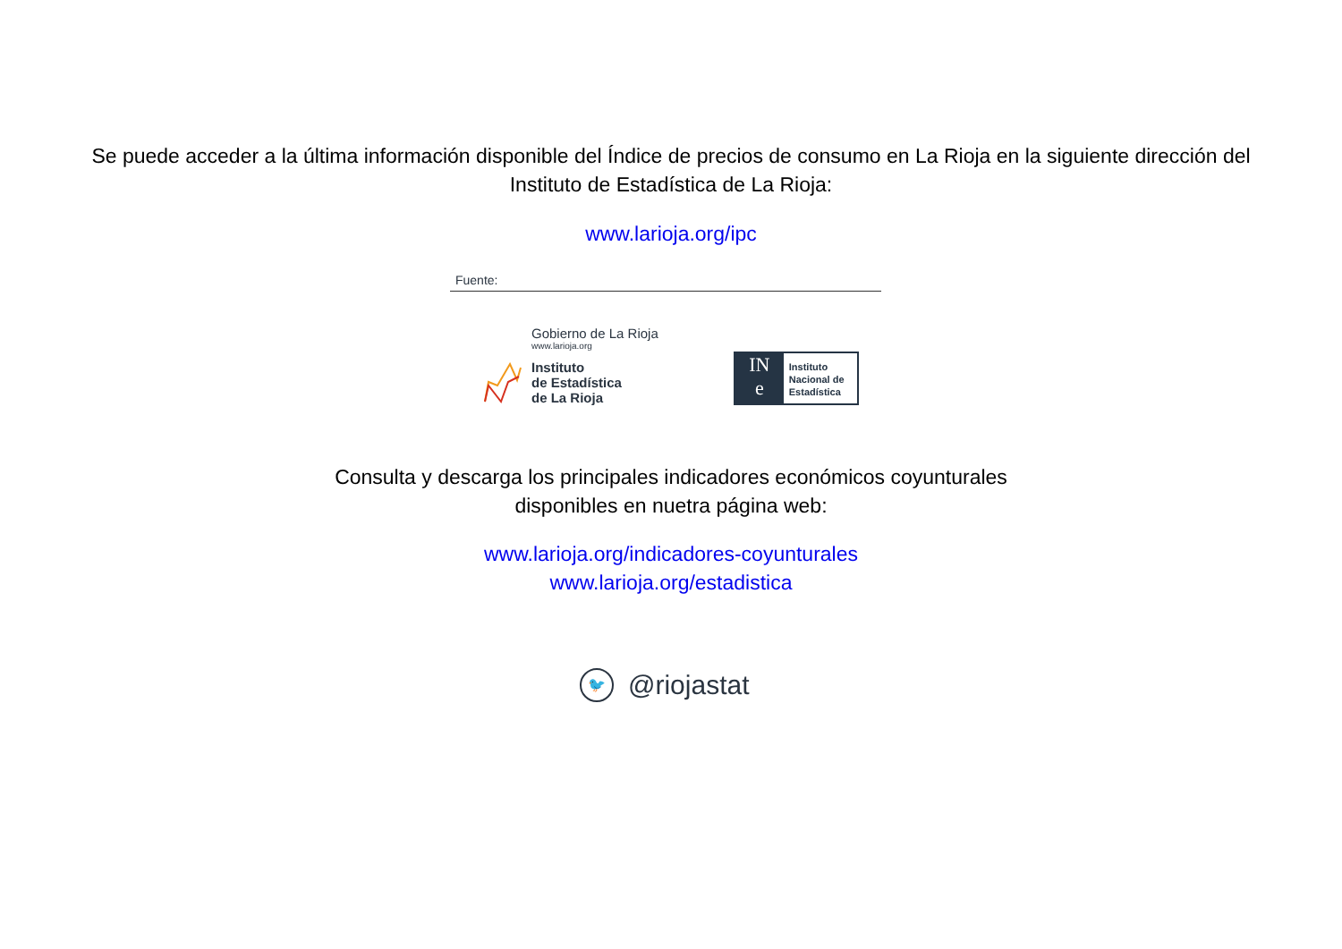Se puede acceder a la última información disponible del Índice de precios de consumo en La Rioja en la siguiente dirección del
Instituto de Estadística de La Rioja:
www.larioja.org/ipc
Fuente:
Gobierno de La Rioja
www.larioja.org
Instituto
de Estadística
de La Rioja
IN
e
Instituto Nacional de Estadística
Consulta y descarga los principales indicadores económicos coyunturales
disponibles en nuetra página web:
www.larioja.org/indicadores-coyunturales
www.larioja.org/estadistica
🐦
@riojastat